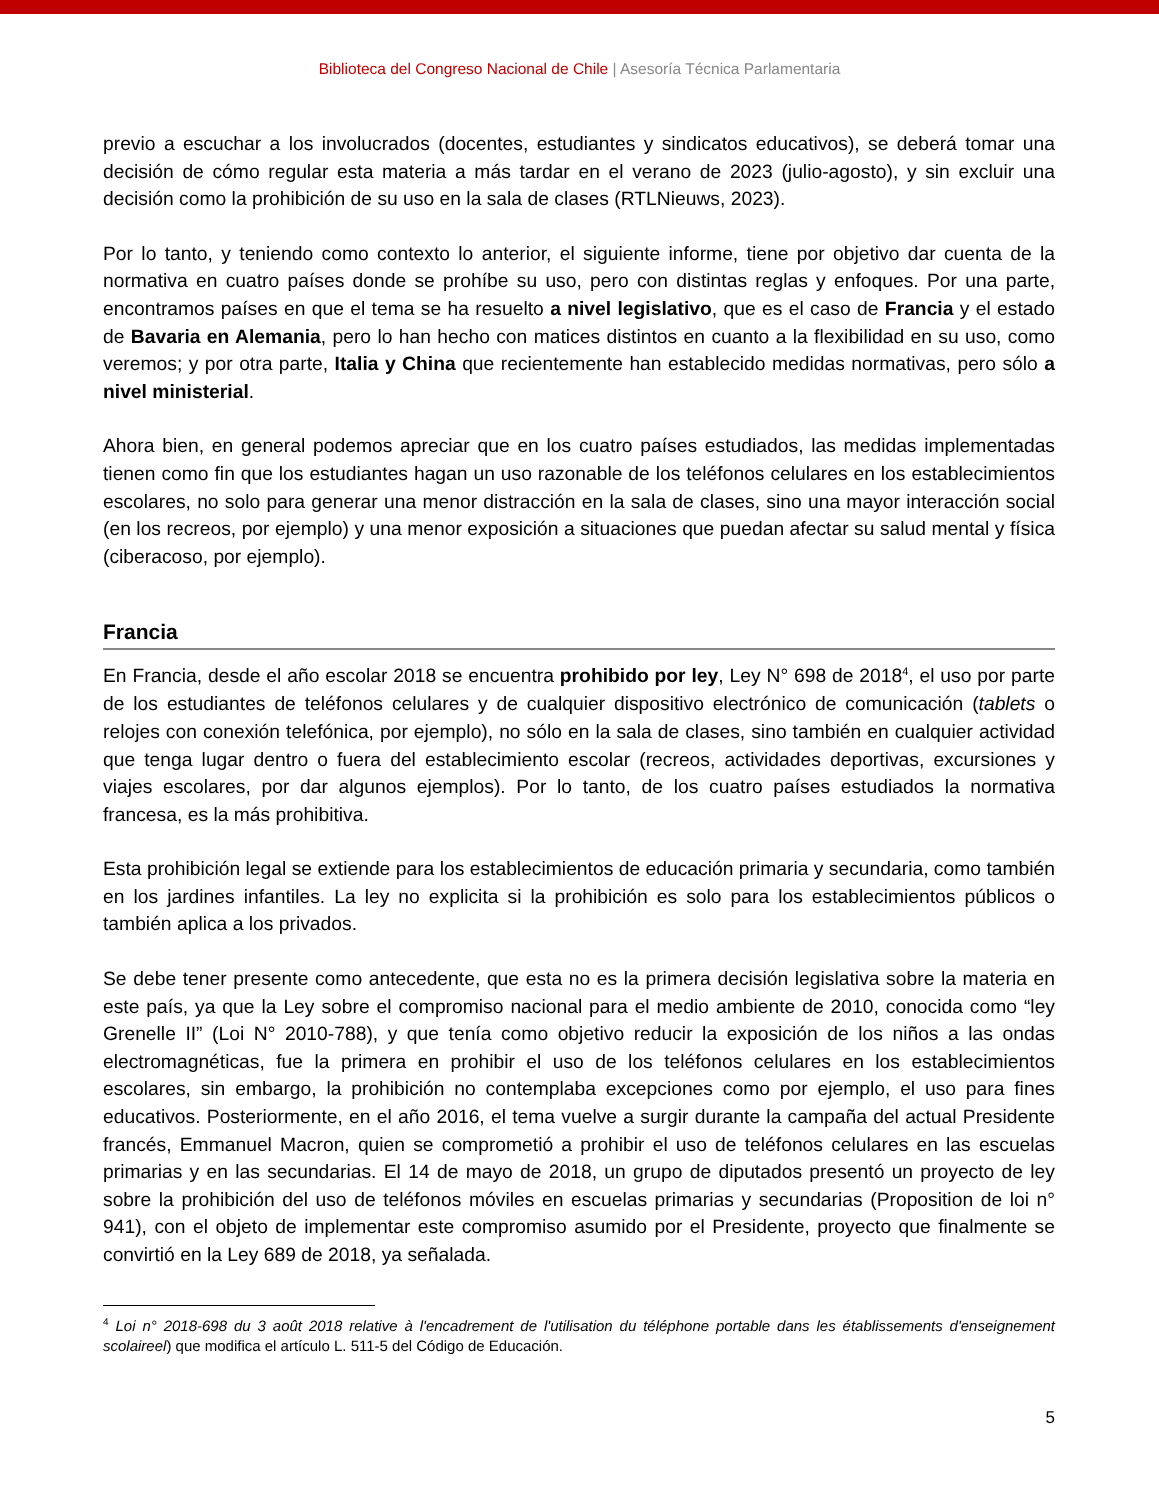Biblioteca del Congreso Nacional de Chile | Asesoría Técnica Parlamentaria
previo a escuchar a los involucrados (docentes, estudiantes y sindicatos educativos), se deberá tomar una decisión de cómo regular esta materia a más tardar en el verano de 2023 (julio-agosto), y sin excluir una decisión como la prohibición de su uso en la sala de clases (RTLNieuws, 2023).
Por lo tanto, y teniendo como contexto lo anterior, el siguiente informe, tiene por objetivo dar cuenta de la normativa en cuatro países donde se prohíbe su uso, pero con distintas reglas y enfoques. Por una parte, encontramos países en que el tema se ha resuelto a nivel legislativo, que es el caso de Francia y el estado de Bavaria en Alemania, pero lo han hecho con matices distintos en cuanto a la flexibilidad en su uso, como veremos; y por otra parte, Italia y China que recientemente han establecido medidas normativas, pero sólo a nivel ministerial.
Ahora bien, en general podemos apreciar que en los cuatro países estudiados, las medidas implementadas tienen como fin que los estudiantes hagan un uso razonable de los teléfonos celulares en los establecimientos escolares, no solo para generar una menor distracción en la sala de clases, sino una mayor interacción social (en los recreos, por ejemplo) y una menor exposición a situaciones que puedan afectar su salud mental y física (ciberacoso, por ejemplo).
Francia
En Francia, desde el año escolar 2018 se encuentra prohibido por ley, Ley N° 698 de 2018<sup>4</sup>, el uso por parte de los estudiantes de teléfonos celulares y de cualquier dispositivo electrónico de comunicación (tablets o relojes con conexión telefónica, por ejemplo), no sólo en la sala de clases, sino también en cualquier actividad que tenga lugar dentro o fuera del establecimiento escolar (recreos, actividades deportivas, excursiones y viajes escolares, por dar algunos ejemplos). Por lo tanto, de los cuatro países estudiados la normativa francesa, es la más prohibitiva.
Esta prohibición legal se extiende para los establecimientos de educación primaria y secundaria, como también en los jardines infantiles. La ley no explicita si la prohibición es solo para los establecimientos públicos o también aplica a los privados.
Se debe tener presente como antecedente, que esta no es la primera decisión legislativa sobre la materia en este país, ya que la Ley sobre el compromiso nacional para el medio ambiente de 2010, conocida como “ley Grenelle II” (Loi N° 2010-788), y que tenía como objetivo reducir la exposición de los niños a las ondas electromagnéticas, fue la primera en prohibir el uso de los teléfonos celulares en los establecimientos escolares, sin embargo, la prohibición no contemplaba excepciones como por ejemplo, el uso para fines educativos. Posteriormente, en el año 2016, el tema vuelve a surgir durante la campaña del actual Presidente francés, Emmanuel Macron, quien se comprometió a prohibir el uso de teléfonos celulares en las escuelas primarias y en las secundarias. El 14 de mayo de 2018, un grupo de diputados presentó un proyecto de ley sobre la prohibición del uso de teléfonos móviles en escuelas primarias y secundarias (Proposition de loi n° 941), con el objeto de implementar este compromiso asumido por el Presidente, proyecto que finalmente se convirtió en la Ley 689 de 2018, ya señalada.
<sup>4</sup> Loi n° 2018-698 du 3 août 2018 relative à l'encadrement de l'utilisation du téléphone portable dans les établissements d'enseignement scolaireel) que modifica el artículo L. 511-5 del Código de Educación.
5